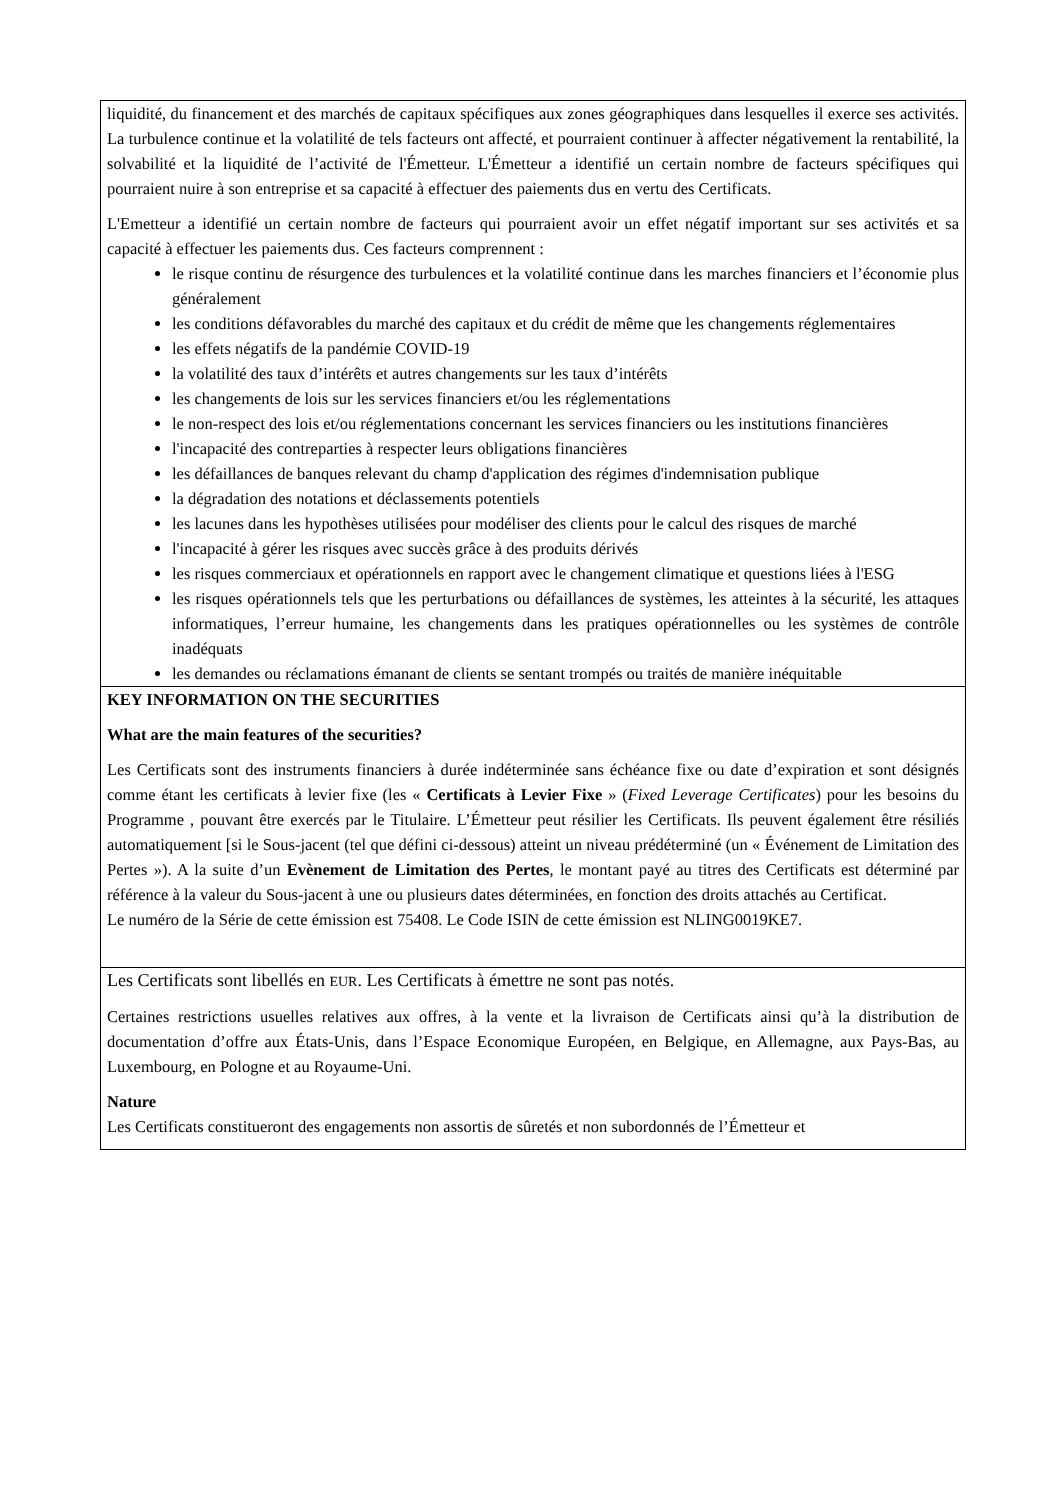| liquidité, du financement et des marchés de capitaux spécifiques aux zones géographiques dans lesquelles il exerce ses activités. La turbulence continue et la volatilité de tels facteurs ont affecté, et pourraient continuer à affecter négativement la rentabilité, la solvabilité et la liquidité de l’activité de l'Émetteur. L'Émetteur a identifié un certain nombre de facteurs spécifiques qui pourraient nuire à son entreprise et sa capacité à effectuer des paiements dus en vertu des Certificats. L'Emetteur a identifié un certain nombre de facteurs qui pourraient avoir un effet négatif important sur ses activités et sa capacité à effectuer les paiements dus. Ces facteurs comprennent : le risque continu de résurgence des turbulences et la volatilité continue dans les marches financiers et l’économie plus généralement les conditions défavorables du marché des capitaux et du crédit de même que les changements réglementaires les effets négatifs de la pandémie COVID-19 la volatilité des taux d’intérêts et autres changements sur les taux d’intérêts les changements de lois sur les services financiers et/ou les réglementations le non-respect des lois et/ou réglementations concernant les services financiers ou les institutions financières l'incapacité des contreparties à respecter leurs obligations financières les défaillances de banques relevant du champ d'application des régimes d'indemnisation publique la dégradation des notations et déclassements potentiels les lacunes dans les hypothèses utilisées pour modéliser des clients pour le calcul des risques de marché l'incapacité à gérer les risques avec succès grâce à des produits dérivés les risques commerciaux et opérationnels en rapport avec le changement climatique et questions liées à l'ESG les risques opérationnels tels que les perturbations ou défaillances de systèmes, les atteintes à la sécurité, les attaques informatiques, l’erreur humaine, les changements dans les pratiques opérationnelles ou les systèmes de contrôle inadéquats les demandes ou réclamations émanant de clients se sentant trompés ou traités de manière inéquitable |
| KEY INFORMATION ON THE SECURITIES What are the main features of the securities? Les Certificats sont des instruments financiers à durée indéterminée sans échéance fixe ou date d’expiration et sont désignés comme étant les certificats à levier fixe (les « Certificats à Levier Fixe » ( Fixed Leverage Certificates ) pour les besoins du Programme , pouvant être exercés par le Titulaire. L’Émetteur peut résilier les Certificats. Ils peuvent également être résiliés automatiquement [si le Sous-jacent (tel que défini ci-dessous) atteint un niveau prédéterminé (un « Événement de Limitation des Pertes »). A la suite d’un Evènement de Limitation des Pertes , le montant payé au titres des Certificats est déterminé par référence à la valeur du Sous-jacent à une ou plusieurs dates déterminées, en fonction des droits attachés au Certificat. Le numéro de la Série de cette émission est 75408. Le Code ISIN de cette émission est NLING0019KE7. |
| Les Certificats sont libellés en EUR . Les Certificats à émettre ne sont pas notés. Certaines restrictions usuelles relatives aux offres, à la vente et la livraison de Certificats ainsi qu’à la distribution de documentation d’offre aux États-Unis, dans l’Espace Economique Européen, en Belgique, en Allemagne, aux Pays-Bas, au Luxembourg, en Pologne et au Royaume-Uni. Nature Les Certificats constitueront des engagements non assortis de sûretés et non subordonnés de l’Émetteur et |